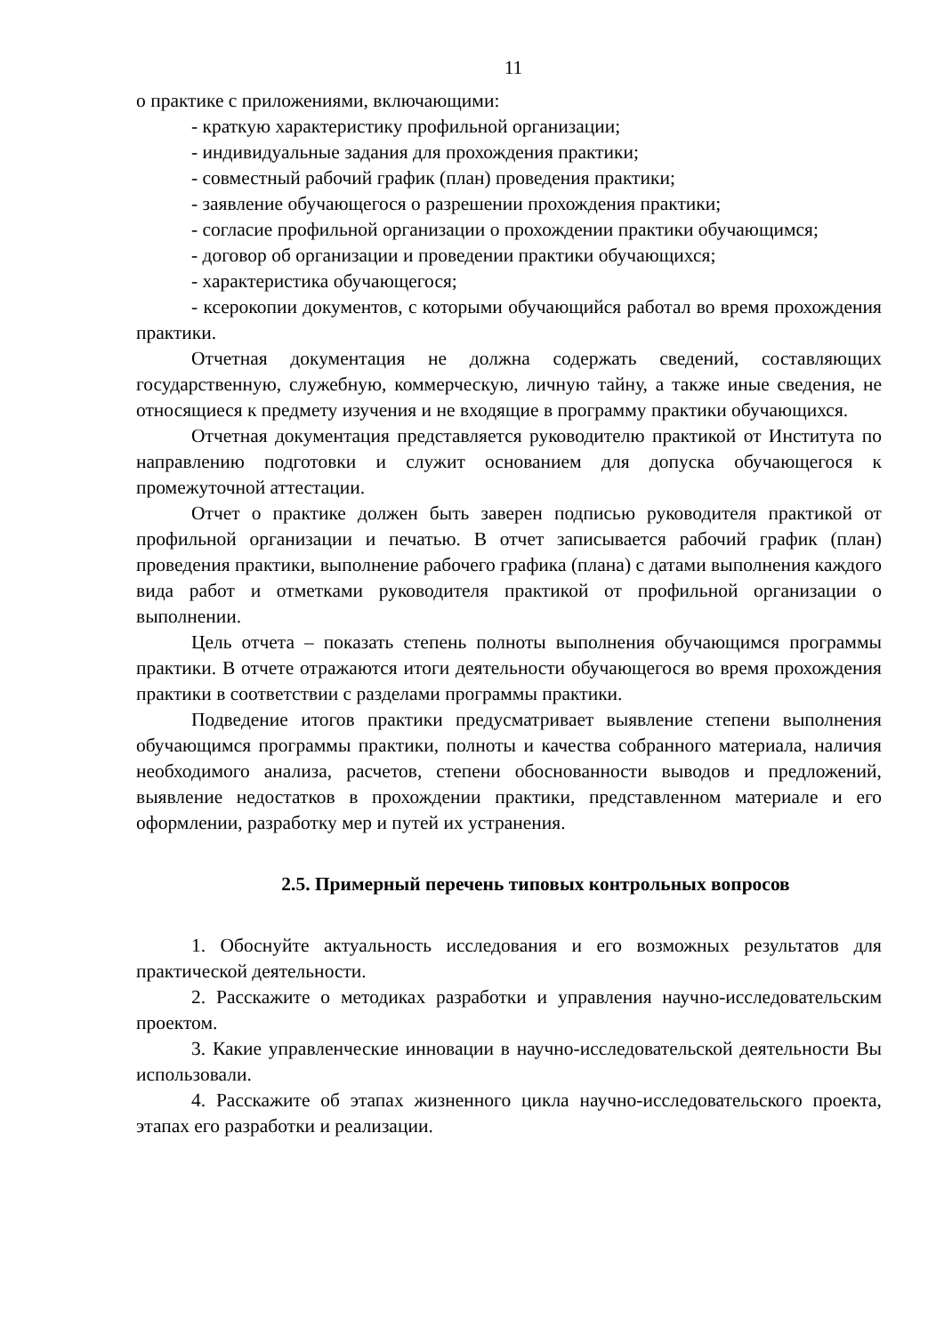11
о практике с приложениями, включающими:
- краткую характеристику профильной организации;
- индивидуальные задания для прохождения практики;
- совместный рабочий график (план) проведения практики;
- заявление обучающегося о разрешении прохождения практики;
- согласие профильной организации о прохождении практики обучающимся;
- договор об организации и проведении практики обучающихся;
- характеристика обучающегося;
- ксерокопии документов, с которыми обучающийся работал во время прохождения практики.
Отчетная документация не должна содержать сведений, составляющих государственную, служебную, коммерческую, личную тайну, а также иные сведения, не относящиеся к предмету изучения и не входящие в программу практики обучающихся.
Отчетная документация представляется руководителю практикой от Института по направлению подготовки и служит основанием для допуска обучающегося к промежуточной аттестации.
Отчет о практике должен быть заверен подписью руководителя практикой от профильной организации и печатью. В отчет записывается рабочий график (план) проведения практики, выполнение рабочего графика (плана) с датами выполнения каждого вида работ и отметками руководителя практикой от профильной организации о выполнении.
Цель отчета – показать степень полноты выполнения обучающимся программы практики. В отчете отражаются итоги деятельности обучающегося во время прохождения практики в соответствии с разделами программы практики.
Подведение итогов практики предусматривает выявление степени выполнения обучающимся программы практики, полноты и качества собранного материала, наличия необходимого анализа, расчетов, степени обоснованности выводов и предложений, выявление недостатков в прохождении практики, представленном материале и его оформлении, разработку мер и путей их устранения.
2.5. Примерный перечень типовых контрольных вопросов
1. Обоснуйте актуальность исследования и его возможных результатов для практической деятельности.
2. Расскажите о методиках разработки и управления научно-исследовательским проектом.
3. Какие управленческие инновации в научно-исследовательской деятельности Вы использовали.
4. Расскажите об этапах жизненного цикла научно-исследовательского проекта, этапах его разработки и реализации.